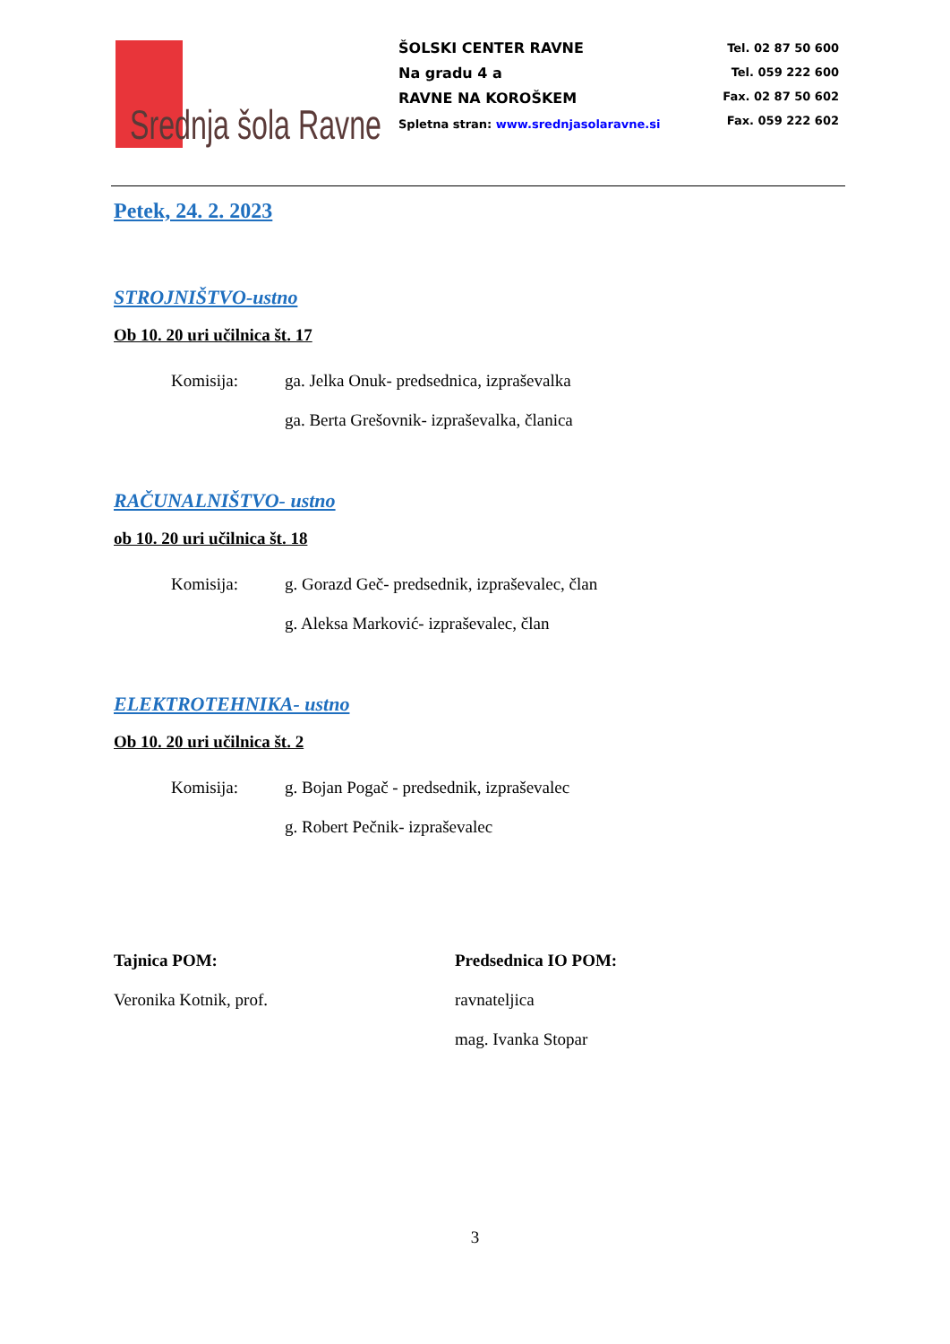Srednja šola Ravne
ŠOLSKI CENTER RAVNE
Na gradu 4 a
RAVNE NA KOROŠKEM
Spletna stran: www.srednjasolaravne.si
Tel. 02 87 50 600
Tel. 059 222 600
Fax. 02 87 50 602
Fax. 059 222 602
Petek, 24. 2. 2023
STROJNIŠTVO-ustno
Ob 10. 20 uri učilnica št. 17
Komisija: ga. Jelka Onuk- predsednica, izpraševalka
ga. Berta Grešovnik- izpraševalka, članica
RAČUNALNIŠTVO- ustno
ob 10. 20 uri učilnica št. 18
Komisija: g. Gorazd Geč- predsednik, izpraševalec, član
g. Aleksa Marković- izpraševalec, član
ELEKTROTEHNIKA- ustno
Ob 10. 20 uri učilnica št. 2
Komisija: g. Bojan Pogač - predsednik, izpraševalec
g. Robert Pečnik- izpraševalec
Tajnica POM:
Veronika Kotnik, prof.
Predsednica IO POM:
ravnateljica
mag. Ivanka Stopar
3